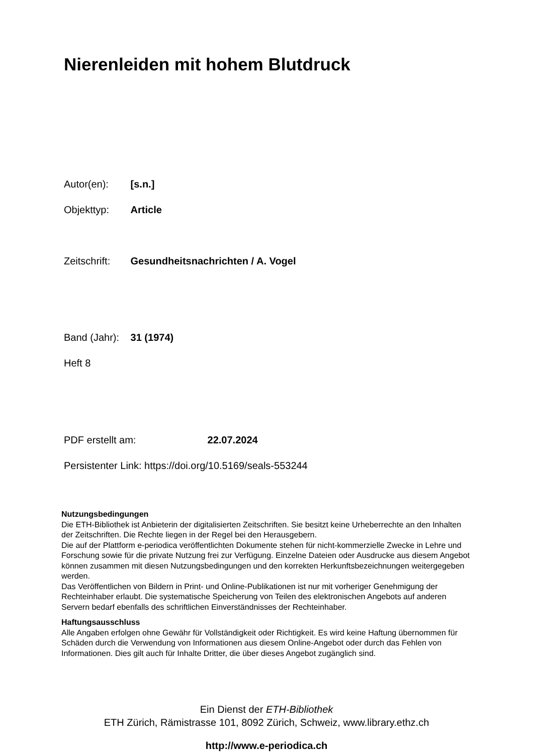Nierenleiden mit hohem Blutdruck
Autor(en): [s.n.]
Objekttyp: Article
Zeitschrift: Gesundheitsnachrichten / A. Vogel
Band (Jahr): 31 (1974)
Heft 8
PDF erstellt am: 22.07.2024
Persistenter Link: https://doi.org/10.5169/seals-553244
Nutzungsbedingungen
Die ETH-Bibliothek ist Anbieterin der digitalisierten Zeitschriften. Sie besitzt keine Urheberrechte an den Inhalten der Zeitschriften. Die Rechte liegen in der Regel bei den Herausgebern.
Die auf der Plattform e-periodica veröffentlichten Dokumente stehen für nicht-kommerzielle Zwecke in Lehre und Forschung sowie für die private Nutzung frei zur Verfügung. Einzelne Dateien oder Ausdrucke aus diesem Angebot können zusammen mit diesen Nutzungsbedingungen und den korrekten Herkunftsbezeichnungen weitergegeben werden.
Das Veröffentlichen von Bildern in Print- und Online-Publikationen ist nur mit vorheriger Genehmigung der Rechteinhaber erlaubt. Die systematische Speicherung von Teilen des elektronischen Angebots auf anderen Servern bedarf ebenfalls des schriftlichen Einverständnisses der Rechteinhaber.
Haftungsausschluss
Alle Angaben erfolgen ohne Gewähr für Vollständigkeit oder Richtigkeit. Es wird keine Haftung übernommen für Schäden durch die Verwendung von Informationen aus diesem Online-Angebot oder durch das Fehlen von Informationen. Dies gilt auch für Inhalte Dritter, die über dieses Angebot zugänglich sind.
Ein Dienst der ETH-Bibliothek
ETH Zürich, Rämistrasse 101, 8092 Zürich, Schweiz, www.library.ethz.ch
http://www.e-periodica.ch